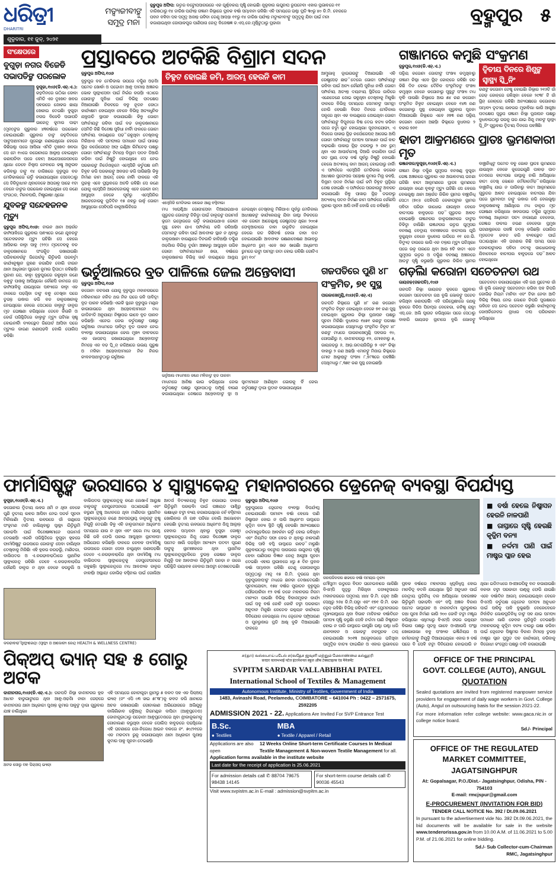ଧରିତ୍ରୀ
DHARITRI
ଶୁକ୍ରବାର, ୧୧ ଜୁନ୍, ୨୦୨୧
ମତ୍ସ୍ୟଜୀବୀଙ୍କୁ ସମୁଦ୍ର ମନା
ବ୍ରହ୍ମପୁର ଅଫିସ: ଉତ୍ତର ବଙ୍ଗୋପସାଗରରେ ଏକ ଘୂର୍ଣ୍ଣବଳୟ ସୃଷ୍ଟି ହୋଇଛି। ଶୁକ୍ରବାର ଲଘୁଚାପ ରୂପନେବ। ଏହାର ପ୍ରଭାବରେ ୧୧ ତାରିଖଠାରୁ ୧୪ ତାରିଖ ପର୍ଯ୍ୟନ୍ତ ଗଞ୍ଜାମ ଜିଲ୍ଲାରେ ପ୍ରବଳ ବର୍ଷା ସମ୍ଭାବନା ରହିଛି। ଏହି ସମୟରେ ଘଣ୍ଟା ପ୍ରତି ୩୦ରୁ ୪୦ କି.ମି. ବେଗରେ ପବନ ବହିବା ସହ ସମୁଦ୍ର ଅଶାନ୍ତ ରହିବ। ତେଣୁ ଆସନ୍ତା ୧୧ରୁ ୧୪ ତାରିଖ ପର୍ଯ୍ୟନ୍ତ ମତ୍ସ୍ୟଜୀବୀଙ୍କୁ ସମୁଦ୍ରକୁ ଯିବା ପାଇଁ ମନା କରାଯାଇଥିବା ଗୋପାଳପୁର ପାଣିପାଗ କେନ୍ଦ୍ର ବିଶେଷଜ୍ଞ ଡ.ଏସ୍.କେ.ମୁର୍ଣ୍ଣିଙ୍କଠାରୁ ପ୍ରକାଶ।
ବ୍ରହ୍ମପୁର ୫
ସଂକ୍ଷେପରେ
ବୁଗୁଡ଼ା ନଗର ବିଜେଡି ସଭାପତିଙ୍କ ପରଲୋକ
ବୁଗୁଡ଼ା,୧୦।୬(ଡି.ଏନ୍.ଏ.): ଜନ୍ମଦିନରେ ଉଠିଲା କୋହ। ଏମିତି ଏକ ଦୁଃଖଦ ଖବର ସହରରେ ଶୋକର ଛାୟା ଖେଳାଇ ଦେଇଛି। ବୁଗୁଡ଼ା ନଗର ବିଜେଡି ସଭାପତି ରାଜେନ୍ଦ୍ର କୁମାର ପାଢ଼ୀ (ମୁନା)ଙ୍କର ଗୁରୁବାର ୪୩ବର୍ଷରେ ପରଲୋକ ହୋଇଯାଇଛି। ଗୁରୁବାର ତାଙ୍କ ଜନ୍ମଦିନରେ ସାଙ୍ଗସାଥୀମାନେ ଶୁଭେଚ୍ଛା ଜଣାଉଥିଲେ। ହେଲେ କିଛିଘଣ୍ଟା ପରେ ଆସିଲା ଏମିତି ଦୁଃଖଦ ଖବର। ସେ ମେ ୧୦ରେ କରୋନାରେ ଆକ୍ରାନ୍ତ ହୋଇଥିବା ଜଣାପଡିବା ପରେ ହୋମ୍ ଆଇସୋଲେସନରେ ଥିଲେ। ତେବେ ନିଶ୍ୱାସ ନେବାରେ କଷ୍ଟ ଅନୁଭବ କରିବାରୁ ତାଙ୍କୁ ୧୪ ତାରିଖରେ ବ୍ରହ୍ମପୁର ବଡ ମେଡିକାଲରେ ଭର୍ତ୍ତି କରାଯାଇଥିଲା। ସେବେଠାରୁ ସେ ଚିକିତ୍ସାଧୀନ ଥିବାବେଳେ ଅପରାହ୍ନ ସାଢେ ୧ଟା ବେଳେ ତାଙ୍କର ପରଲୋକ ହୋଇଥିଲା। ସେ ଜଣେ ସଂଗଠକ, ମିଳନସାରି, ମିଷ୍ଟଭାଷୀ ଥିଲେ।
ଯୁବକଙ୍କ ସନ୍ଦେହଜନକ ମୃତ୍ୟୁ
ବ୍ରହ୍ମପୁର ଅଫିସ,୧୦।୬: ଟାଉନ ଥାନା ଅନ୍ତର୍ଗତ କାମ୍ପସାହିରେ ଗୁରୁବାର ସନ୍ଧ୍ୟାରେ ଜଣେ ଯୁବକଙ୍କ ସନ୍ଦେହଜନକ ମୃତ୍ୟୁ ଘଟିଛି। ସେ ହେଲେ ଆସିକାର କାହ୍ନା ସାହୁ (୨୨)। ମୃତଦେହକୁ ବଡ ଡାକ୍ତରଖାନାରେ ସଂରକ୍ଷିତ ରଖାଯାଇଛି। ପରିବାରବର୍ଗଙ୍କ ରିପୋର୍ଟକୁ ଭିତ୍ତିକରି ପରବର୍ତ୍ତୀ କାର୍ଯ୍ୟାନୁଷ୍ଠାନ ଗ୍ରହଣ କରାଯିବ ବୋଲି ଟାଉନ ଥାନା ଅଧିକାରୀ ସୁରେଶ କୁମାର ତ୍ରିପାଠୀ କହିଛନ୍ତି। ପ୍ରକାଶ ଯେ, କାହ୍ନା ବ୍ରହ୍ମପୁରରେ ରହୁଥିବା ଜଣେ ବନ୍ଧୁଙ୍କ ପାଖକୁ ଆସିଥିଲେ। କୌଣସି କାମରେ ସେ କାମ୍ପସାହିକୁ ଯାଇଥିଲେ। ସନ୍ଧ୍ୟାରେ କାହ୍ନା ଏକ ନାଳରେ ପଡ଼ିଥିବା ତାଙ୍କ ବନ୍ଧୁ ଦେଖିବା ପରେ ତୁରନ୍ତ ଉଦ୍ଧାର କରି ବଡ ଡାକ୍ତରଖାନାକୁ ନେଇଥିଲେ। ହେଲେ ସେଠାରେ କାହ୍ନାଙ୍କୁ ଡାକ୍ତର ମୃତ ଘୋଷଣା କରିଥିଲେ। ତେବେ କିଭଳି ଓ କେଉଁ ପରିସ୍ଥିତିରେ କାହ୍ନାଙ୍କ ମୃତ୍ୟୁ ଘଟିଲା ସ୍ପଷ୍ଟ ହୋଇନାହିଁ। ବ୍ୟବଚ୍ଛେଦ ରିପୋର୍ଟ ଆସିବା ପରେ ମୃତ୍ୟୁର କାରଣ ଜଣାପଡ଼ିବ ବୋଲି ପୋଲିସ କହିଛି।
ପ୍ରସ୍ତାବରେ ଅଟକିଛି ବିଶ୍ରାମ ସଦନ
ବ୍ରହ୍ମପୁର ଅଫିସ,୧୦।୬
ବ୍ରହ୍ମପୁର ବଡ ମେଡିକାଲ ଉପରେ ଦକ୍ଷିଣ ଓଡ଼ିଶା ସମେତ ଖୋର୍ଦ୍ଧା ଓ ପଡ଼ୋଶୀ ଆନ୍ଧ୍ର ସୀମାନ୍ତ ଅଞ୍ଚଳର ଲୋକ ସ୍ୱାସ୍ଥ୍ୟସେବା ପାଇଁ ନିର୍ଭର କରନ୍ତି। ଏଠାରେ ରୋଗୀଙ୍କ ସୁବିଧା ପାଇଁ ବିଭିନ୍ନ ପଦକ୍ଷେପ ନିଆଯାଉଛି। ନିକଟରେ ବହୁ ନୂତନ କୋଠା କାର୍ଯ୍ୟକ୍ଷମ ହୋଇଥିବା ବେଳେ ବିଭିନ୍ନ ଅତ୍ୟାଧୁନିକ ଯନ୍ତ୍ରପାତି ସ୍ଥାପନ କରାଯାଇଛି। କିନ୍ତୁ ରୋଗୀ ସମ୍ପର୍କୀୟଙ୍କ ରହିବା ପାଇଁ ବଡ଼ ଡାକ୍ତରଖାନାରେ ସେମିତି କିଛି ବିଶେଷ ସୁବିଧା ନାହିଁ। ଫଳରେ ରୋଗୀ ସମ୍ପର୍କୀୟ ବାରଣ୍ଡାରେ ପଡ଼ି ରହୁଥିବା ଦେଖିବାକୁ ମିଳିଥାଏ। ଏହି ସମସ୍ୟାର ସମାଧାନ ପାଇଁ ପାୱାର୍ ଗ୍ରିଡ୍ କର୍ପୋରେସନ୍ ଅଫ୍ ଇଣ୍ଡିଆ ଲିମିଟେଡ୍ ପକ୍ଷରୁ ରୋଗୀ ସମ୍ପର୍କୀୟଙ୍କ ନିମନ୍ତେ ବିଶ୍ରାମ ସଦନ ତିଆରି କରିବା ପାଇଁ ନିଷ୍ପତ୍ତି ହୋଇଥିଲା। ସେ ନେଇ ସରକାରଙ୍କ ନିର୍ଦ୍ଦେଶକ୍ରମେ ଏମ୍କେସିଜି କର୍ତ୍ତୃପକ୍ଷ ଜମି ଚିହ୍ନଟ କରି ସରକାରଙ୍କୁ ଅବଗତ କରି ସାରିଛନ୍ତି। କିନ୍ତୁ ନିର୍ମାଣ କାମ ଆରମ୍ଭ ହେଉ ନାହିଁ। ଫଳରେ ଏହି ପ୍ରକଳ୍ପ ଏବେ ପ୍ରସ୍ତାବରେ ଅଟକି ରହିଛି। ସେ ଜଣେ ଯୋଗୁ ଏମ୍କେସିଜି ଆଉଟଡୋରକୁ ଏବେ ରୋଗୀ କମ୍ ଆସୁଥିବା ବେଳେ ପୂର୍ବରୁ ଏମ୍କେସିଜିର ଆଉଟଡୋରକୁ ପ୍ରତିଦିନ ୧୫ ଶହରୁ ଊର୍ଦ୍ଧ୍ୱ ରୋଗୀ ଆସୁଥିଲେ। ସେହିପରି କାଜୁଆଲିଟିରେ
ଚିହ୍ନଟ ହୋଇଛି ଜମି, ଆରମ୍ଭ ହେଉନି କାମ
ଏମ୍କେସିଜି ମେଡିକାଲ କଲେଜ ଆଣ୍ଡ ହସ୍ପିଟାଲ।
ମଧ୍ୟ ୨୪ଘଣ୍ଟିଆ ରୋଗୀସେବା ଦିଆଯାଇଥାଏ। ଗୁରୁତର ରୋଗୀଙ୍କ ଚିକିତ୍ସା ପାଇଁ ଡାକ୍ତରଙ୍କ ପରାମର୍ଶ କ୍ରମେ ଇନ୍ଡୋରରେ ଭର୍ତ୍ତି କରାଯାଇଥାଏ। ରୋଗୀ ସୁସ୍ଥ ହେବା ଯାଏ ସମ୍ପର୍କୀୟ ଜଗି ରହିଥାନ୍ତି। ସେମାନଙ୍କ ରହିବା ପାଇଁ ଆବଶ୍ୟକ ସ୍ଥାନ ନ ଥିବାରୁ ଡାକ୍ତରଖାନା ବାରଣ୍ଡାରେ ଦିନରାତି କାଟିଥାନ୍ତି। ଦକ୍ଷିଣ ଓଡ଼ିଶାର ବିଭିନ୍ନ ଦୁର୍ଗମ ଅଞ୍ଚଳରୁ ଆସୁଥିବା ଗରିବ ରୋଗୀ ସମ୍ପର୍କୀୟମାନେ ଖରା, ବର୍ଷାରେ ଡାକ୍ତରଖାନାର ବିଭିନ୍ନ ୱାର୍ଡ ବାରଣ୍ଡାରେ ଆଶ୍ରୟ ନେଉଥିବା ଦେଖିବାକୁ ମିଳିଥାଏ। ପୂର୍ବରୁ ମେଡିକାଲ ଅଧୀକ୍ଷକଙ୍କ କାର୍ଯ୍ୟାଳୟକୁ ଯିବା ରାସ୍ତା ନିକଟରେ ଏକ ରୋଗୀ ଆଟେଣ୍ଡାଣ୍ଟ ରେଷ୍ଟସେଡ୍ ଥିଲା। ୨୦୦୫ ଫେବୃଆରୀରେ ତାହା ଉଦ୍ଘାଟିତ ହୋଇଥିଲା। ହେଲେ ଗତ କିଛିବର୍ଷ ହେଲା ତାହା ବନ୍ଦ ହୋଇଯାଇଛି। ଆବଶ୍ୟକ ରକ୍ଷଣାବେକ୍ଷଣ ଅଭାବରୁ ଅଧିକାଂଶ ରୁମ୍ ଏବେ ଖଡ ଖାଉଛି। ଅଧିକାଂଶ ରୁମରେ ଭଙ୍ଗା ସାମଗ୍ରୀ ଗଦା ହୋଇ ରହିଛି। ଗୋଟିଏ ରୁମ୍ ୧୦୮
ଆମ୍ବୁଲାନ୍ସ ଡ୍ରାଇଭରଙ୍କୁ ଦିଆଯାଇଛି। ଏହି ରେଷ୍ଟସେଡ୍ ଛାଡ଼ି ଦେଲେ ରୋଗୀ ସମ୍ପର୍କୀୟଙ୍କ ରହିବା ପାଇଁ ଅନ୍ୟ କୌଣସି ସୁବିଧା ନାହିଁ। ରୋଗୀ ସମ୍ପର୍କୀୟ ଅତ୍ୟନ୍ତ ଦୟନୀୟ ସ୍ଥିତିରେ ରାତିରେ ଏଣେତେଣେ ଶୋଇ ରହୁଥିବା ଦେଖିବାକୁ ମିଳୁଛି। ଫଳରେ ବିଭିନ୍ନ ସମୟରେ ସେମାନଙ୍କ ସାମଗ୍ରୀ ଚୋରି ହେଉଛି। ବିଗତ ଦିନରେ ମେଡିକାଲ ସକ୍ସରେ ଥିବା ଏକ ବାରଣ୍ଡାରେ ଶୋଇଥିବା ରୋଗୀ ସମ୍ପର୍କୀୟଙ୍କୁ ବିସ୍କୁଟରେ ବିଷ ଦେଇ ହତ୍ୟା କରିବା ପରେ ଟଙ୍କା ଲୁଟ ହୋଇଥିଲା। ସୂଚନାଯୋଗ୍ୟ, ଏ ବିଗରେ ପାୱାର୍ ଗ୍ରିଡ୍ କର୍ପୋରେସନ୍ ଆଗେଇ ଆସି ରୋଗୀ ସମ୍ପର୍କୀୟଙ୍କ ସମସ୍ୟା ସମାଧାନ ପାଇଁ ହାତ ବଢ଼ାଇଛି। ପାୱାର୍ ଗ୍ରିଡ୍ ତରଫରୁ ୨ ଶହ ରୁମ୍ ଥିବା ଏକ ଆପାର୍ଟମେଣ୍ଟ ତିଆରି କରାଯିବା ପାଇଁ ଗତ ପ୍ରାୟ ଦେଢ଼ ବର୍ଷ ପୂର୍ବରୁ ନିଷ୍ପତ୍ତି ହୋଇଛି। ହେଲେ ଅଦ୍ୟାବଧି କାମ ଆରମ୍ଭ ହୋଇପାରୁ ନାହିଁ। ଏ ସମ୍ପର୍କରେ ଏମ୍କେସିଜି ମେଡିକାଲ କଲେଜ ଅଧୀକ୍ଷକ ପ୍ରଫେସର ସନ୍ତୋଷ କୁମାର ମିଶ୍ର କହନ୍ତି, ବିଶ୍ରାମ ସଦନ ନିର୍ମାଣ ପାଇଁ ଜମି ଚିହ୍ନଟ ପ୍ରକ୍ରିୟା ଶେଷ ହୋଇଛି। ଏ ସମ୍ପର୍କରେ ସରକାରଙ୍କୁ ଅବଗତ କରାଯାଇଛି। କିନ୍ତୁ ପାୱାର୍ ଗ୍ରିଡ୍ ତରଫରୁ ଅଦ୍ୟାବଧି ସଦନ ନିର୍ମାଣ କାମ ସମ୍ପର୍କରେ କୌଣସି ପ୍ରକାର ସୂଚନା ଆସି ନାହିଁ ବୋଲି ସେ କହିଛନ୍ତି।
ଭର୍ଚୁଆଲରେ ବ୍ରତ ପାଳିଲେ ଜେଲ ଅନ୍ତେବାସୀ
ବ୍ରହ୍ମପୁର ଅଫିସ,୧୦।୬
କରୋନା କଟକଣା ଯୋଗୁ ବ୍ରହ୍ମପୁର ମହାନଗରରେ ମହିଳାମାନେ ଚଳିତ ଥର ନିଜ ଘରେ ରହି ସାବିତ୍ରୀ ବ୍ରତ ପାଳନ କରିଛନ୍ତି। ଏଭଳି ସ୍ଥଳେ ବ୍ରହ୍ମପୁର ମଣ୍ଡଳ କାରାଗାରରେ ଥିବା ଅନ୍ତେବାସୀମାନେ ମଧ୍ୟ ରୀତିନୀତି ଅନୁଯାୟୀ ନିଷ୍ଠାପର ଭାବେ ବ୍ରତ ପାଳନ କରିଛନ୍ତି। ଏନେଇ ଜେଲ କର୍ତ୍ତୃପକ୍ଷଙ୍କ ପକ୍ଷରୁ ଭର୍ଚୁଆଲ ମାଧ୍ୟମରେ ସାବିତ୍ରୀ ବ୍ରତ ପାଳନ ନେଇ ବ୍ୟବସ୍ଥା କରାଯାଇଥିଲା। ଜେଲ ମୁଖ୍ୟ ଫାଟକରେ ଏକ ଲାପଟପ୍ ରଖାଯାଇଥିଲା। ଅନ୍ତେବାସୀଙ୍କ ନିମନ୍ତେ ଏକ ବଡ଼ ସ୍କ୍ରିନ୍ ଜରିଆରେ ଉଭୟ ପୁରୁଷ ଓ ମହିଳା ଅନ୍ତେବାସୀମାନେ ନିଜ ନିଜର ଜୀବନସାଥୀଙ୍କଠାରୁ ଭର୍ଚୁଆଲ
ଭର୍ଚୁଆଲ ମାଧ୍ୟମରେ ଜଣେ ମହିଳାଙ୍କ ବ୍ରତ ପାଳନ।
ମାଧ୍ୟମରେ ଆଶିଷ ଲାଭ କରିଥିଲେ। ଜେଲ କର୍ତ୍ତୃପକ୍ଷଙ୍କ ପକ୍ଷରୁ ପୂଜାପାଠକୁ ସମ୍ପୂର୍ଣ୍ଣ ବାରଣ କରାଯାଇଥିଲା। ଶେଷରେ ଅନ୍ତେବାସୀଙ୍କ ସ୍ତ୍ରୀ ଓ ସ୍ୱାମୀମାନେ ଆଣିଥିବା ଭୋଗକୁ ହିଁ ଜେଲ କର୍ତ୍ତୃପକ୍ଷଙ୍କ ଦ୍ୱାରା ପ୍ରଦାନ କରାଯାଇଥିଲା।
ଗଜପତିରେ ପୁଣି ୪୮ ସଂକ୍ରମିତ, ୭୧ ସୁସ୍ଥ
ପାରଳାଖେମୁଣ୍ଡି,୧୦।୬(ଡି.ଏନ୍.ଏ)
ଗଜପତି ଜିଲ୍ଲାରେ ପୁଣି ୪୮ ଜଣ କରୋନା ସଂକ୍ରମିତ ଚିହ୍ନଟ ହୋଇଥିବା ବେଳେ ୭୧ ଜଣ ସୁସ୍ଥ ହୋଇଥିବା ଗୁରୁବାର ଜିଲ୍ଲା ପ୍ରଶାସନ ପକ୍ଷରୁ ସୂଚନା ମିଳିଛି। ବୁଧବାର ୧୪୫୧ ଜଣଙ୍କ ପରୀକ୍ଷା କରାଯାଇଥିଲା। ସେଥିମଧ୍ୟରୁ ସଂକ୍ରମିତ ଚିହ୍ନଟ ୪୮ ଜଣଙ୍କ ମଧ୍ୟରେ ପାରଳାଖେମୁଣ୍ଡି ସହରର ୧୦, ଗୋସାଣିରୁ ୬, କାଶୀନଗରରୁ ୧୨, ମୋହନାରୁ ୫, ରାୟଗଡ଼ରୁ ୬, ଆର୍.ଉଦୟଗିରିରୁ ୭ ଏବଂ ଜିଲ୍ଲା ବାହାରୁ ୨ ଜଣ ଅଛନ୍ତି। ଏମାନଙ୍କୁ ମିଶାଇ ଜିଲ୍ଲାରେ ମୋଟ ଆକ୍ରାନ୍ତଙ୍କ ସଂଖ୍ୟା ୮,୭୮୩ରେ ପହଞ୍ଚିଛି। ସେଥିମଧ୍ୟରୁ ୮,୩୫୯ ଜଣ ସୁସ୍ଥ ହୋଇଛନ୍ତି।
ଗଞ୍ଜାମରେ କମୁଛି ସଂକ୍ରମଣ
ବ୍ରହ୍ମପୁର,୧୦।୬(ଡି.ଏନ୍.ଏ.)
ସକ୍ରିୟ କରୋନା ରୋଗୀଙ୍କ ସଂଖ୍ୟା କମୁଥିବାରୁ ଗଞ୍ଜାମ ଜିଲ୍ଲା ଏବେ ଗ୍ରିନ୍ ଜୋନ୍‌ରେ ରହିଛି। ଗତ କିଛି ଦିନ ହେଲା ଦୈନିକ ସଂକ୍ରମିତଙ୍କ ସଂଖ୍ୟା କମୁଥିବା ବେଳେ କରୋନାରୁ ସୁସ୍ଥଙ୍କ ସଂଖ୍ୟା ମଧ୍ୟ ବୃଦ୍ଧି ପାଉଛି। ଜିଲ୍ଲାରେ ଆଉ ୫୪ ଜଣ କରୋନା ସଂକ୍ରମିତ ଚିହ୍ନଟ ହୋଇଥିବା ବେଳେ ୧୪୩ ଜଣ କରୋନାରୁ ସୁସ୍ଥ ହୋଇଥିବା ଗୁରୁବାର ସୂଚନା ଦିଆଯାଇଛି। ଜିଲ୍ଲାରେ ଏବେ ୬୭୩ ଜଣ ସକ୍ରିୟ କରୋନା ରୋଗୀ ଅଛନ୍ତି। ଜିଲ୍ଲାରେ ବୁଧବାର ୨ ହଜାର ୭୬୧
ଦ୍ୱିତୀୟ ଦିନରେ ଶିଶୁଙ୍କ ସ୍ୱାସ୍ଥ୍ୟ ସ୍କ୍ରିନିଂ
ଜଣଙ୍କ କରୋନା ଟେଷ୍ଟ ହୋଇଛି। ଜିଲ୍ଲାର ୨୧୬ଟି ଗାଁ ରେଡ୍ ଜୋନ୍‌ରେ ରହିଥିବା ବେଳେ ୨୯୩୮ ଟି ଗାଁ ଗ୍ରିନ୍ ଜୋନ୍‌ରେ ରହିଛି। ଅନ୍ୟପକ୍ଷରେ କରୋନାର ସମ୍ଭାବ୍ୟ ତୃତୀୟ ଲହରର ମୁକାବିଲା ଲାଗି ଆଗୁଆ ପଦକ୍ଷେପ ସ୍ୱରୂପ ଗଞ୍ଜାମ ଜିଲ୍ଲା ପ୍ରଶାସନ ପକ୍ଷରୁ ବୁଧବାରଠାରୁ ଘରକୁ ଘର ଯାଇ ଶିଶୁ ମାନଙ୍କ ସ୍ୱାସ୍ଥ୍ୟ ସ୍କ୍ରିନିଂ ଗୁରୁବାର ଦ୍ୱିତୀୟ ଦିନରେ ପହଞ୍ଚିଛି।
ହାତୀ ଆକ୍ରମଣରେ ପ୍ରାତଃ ଭ୍ରମଣକାରୀ ମୃତ
ଭଞ୍ଜନଗର/ବୁଗୁଡ଼ା,୧୦।୬(ଡି.ଏନ୍.ଏ.)
ଗଞ୍ଜାମ ଜିଲ୍ଲା ଦକ୍ଷିଣ ଘୁମୁସର ବନଖଣ୍ଡ ବୁଗୁଡ଼ା ରେଞ୍ଜ ଅଞ୍ଚଳରେ ଗୁରୁବାର ଏକ ଅଭାବନୀୟ ଘଟଣା ଘଟିଛି। ହାତୀ ଆକ୍ରମଣରେ ପ୍ରାତଃ ଭ୍ରମଣରେ ଯାଉଥିବା ଜଣେ ବୃଦ୍ଧଙ୍କ ମୃତ୍ୟୁ ଘଟିଛି। ସେ ହେଲେ ବେଲଗୁଣ୍ଠା ଥାନା ଅନ୍ତର୍ଗତ ଜିଲିବ ଗ୍ରାମର ବାଞ୍ଛାନିଧି ସେଠୀ (୭୦)। ସେହିପରି କେଳାପଙ୍କାଳ ଗ୍ରାମର ସବିତା ପରିଡ଼ା ଗାଧୋଇ ଯାଉଥିବା ବେଳେ ହାତୀପଲ ହାବୁଡ଼ରେ ପଡ଼ି ଗୁରୁତର ଆହତ ହୋଇଛନ୍ତି। ଭଞ୍ଜନଗର ଡାକ୍ତରଖାନାରେ ତାଙ୍କର ଚିକିତ୍ସା ଚାଲିଛି। ଭଞ୍ଜନଗର ଉତ୍ତର ଘୁମୁସର ବନଖଣ୍ଡ ବେଦ୍ରାୟ ବନାଞ୍ଚଳରେ ହାତୀପଲ ଘୂରି ବୁଲୁଥିବା ବେଳେ ବୁଧବାର ରାତିରେ ୧୧ କେ.ଭି. ବିଦ୍ୟୁତ୍ ତାରରେ ଲାଗି ଏକ ଦନ୍ତାର ମୃତ୍ୟୁ ଘଟିଥିଲା। ପରେ ଉକ୍ତ ପଲରେ ଥିବା ଆଉ ୭ଟି ହାତୀ ଏବେ ଘୁମୁସର ଉତ୍ତର ଓ ଦକ୍ଷିଣ ବନଖଣ୍ଡ ଅଞ୍ଚଳରେ ଆତଙ୍କ ସୃଷ୍ଟି କରୁଛନ୍ତି। ଗୁରୁବାର ଜିଲିବ ଗ୍ରାମର ବାଞ୍ଛାନିଧିଙ୍କ ସମେତ ବହୁ ଲୋକ ପ୍ରାତଃ ଭ୍ରମଣରେ ଯାଉଥିବା ବେଳେ କୁରେଇଗୁଣି ପାହାଡ଼ ପାଦ ଦେଶରେ ହାତୀପଲ ରାସ୍ତାକୁ ଚାଲି ଆସିଥିଲେ। ହାତୀ ଦେଖି ଲୋକେ ଦୌଡାଦୌଡ଼ି କରିଥିଲେ। ବାଞ୍ଛାନିଧି ଯାଇ ନ ପାରିବାରୁ ହାତୀ ଆକ୍ରମଣରେ ଗୁରୁତର ଆହତ ହୋଇଥିଲେ। ହାତୀପଲ ଯିବା ପରେ ଗ୍ରାମବାସୀ ତାଙ୍କୁ ଉଦ୍ଧାର କରି ବେଲଗୁଣ୍ଠା ଡାକ୍ତରଖାନାକୁ ଆଣିଥିଲେ ମଧ୍ୟ ଡାକ୍ତର ମୃତ ଘୋଷଣା କରିଥିଲେ। ଖବରପାଇ ଦକ୍ଷିଣ ଘୁମୁସର ବନଖଣ୍ଡ ଅଧିକାରୀ ସତ୍ୟ ନାରାୟଣ ବେହେରା, ରେଞ୍ଜର ଫକୀର ଚରଣ ବେହେରା ପ୍ରମୁଖ ଘଟଣାସ୍ଥଳରେ ପହଞ୍ଚି ତଦନ୍ତ କରିଛନ୍ତି। ପୋଲିସ ମୃତଦେହ ଜବତ କରି ବ୍ୟବଚ୍ଛେଦ ପାଇଁ ପଠାଇଥିଲା। ଏହି ଘଟଣାର କିଛି ସମୟ ପରେ କେଳାପଙ୍କାଳର ସବିତା ନଦୀକୁ ଗାଧୋଇବାକୁ ଯିବାବେଳେ ହାତୀପଲ ହାବୁଡ଼ରେ ପଡ଼ି ଆହତ ହୋଇଥିଲେ।
ଗଡ଼ିଲା କରୋନା ସଚେତନତା ରଥ
ରାୟଗଡ଼(ଗଜପତି),୧୦।୬
ଗଜପତି ଜିଲ୍ଲା ରାୟଗଡ଼ ବ୍ଲକରେ ଗୁରୁବାର କରୋନା ସଚେତନତା ରଥ ବୁଲି ଲୋକଙ୍କୁ ସଚେତ କରିଥିବା ଜଣାପଡ଼ିଛି। ଏହି ପରିପ୍ରେକ୍ଷୀରେ ରଥକୁ ବ୍ଲକରେ ବିଡିଓ ପିତାମ୍ବର ବେହେରା, କନିଷ୍ଠ ଯନ୍ତ୍ରୀ ଏସ୍.ଜେ. ଅଲି ସ୍ୱାଗତ କରିଥିଲେ। ପରେ ସେଠାରୁ ବାହାରି ରାୟଗଡ଼ ଗ୍ରାମରେ ବୁଲି ଲୋକଙ୍କୁ ସଚେତନତା କରାଯାଇଥିଲା। ଏହି ରଥ ପ୍ରତ୍ୟେକ ଗାଁ ଗାଁ ବୁଲି ଲୋକଙ୍କୁ ସଚେତନତା କରିବା ସହ କିପରି କୋଭିଡ୍ ନିୟମ ମାନିବା ଏବଂ ଟିକା ନେବା ଆଦି ବିଭିନ୍ନ ବିଷୟ ନେଇ ଲୋକେ କିପରି ସୁରକ୍ଷାରେ ରହିବେ ସେ ନେଇ ସଚେତନ କରୁଛି। କାର୍ଯ୍ୟକ୍ରମକୁ କୋଓର୍ଡିନେଟର ଶ୍ରୀଧର ଦାସ ପରିଚାଳନା କରିଥିଲେ।
ଫାର୍ମାସିଷ୍ଟଙ୍କ ଭରସାରେ ୪ ସ୍ୱାସ୍ଥ୍ୟକେନ୍ଦ୍ର
ବୁଗୁଡ଼ା,୧୦।୬(ଡି.ଏନ୍.ଏ.)
କରୋନାର ଦ୍ୱିତୀୟ ଲହର ଥମି ନ ଥିବା ବେଳେ ପୁଣି ତୃତୀୟ ଲହର ଆସିବା ନେଇ ସତର୍କ ସୂଚନା ମିଳିଲାଣି। ଦ୍ୱିତୀୟ ଲହରରେ ଗାଁ ଗଣ୍ଡାରେ ସଂକ୍ରମଣ ମାଡି ଚାଲିଥିବାରୁ ସ୍ୱାସ୍ଥ୍ୟ ଭିତ୍ତିଭୂମି ସଜାଡ଼ିବା ପାଇଁ ବିଶେଷଜ୍ଞମାନେ ପରାମର୍ଶ ଦେଉଛନ୍ତି। ଏଭଳି ପରିସ୍ଥିତିରେ ବୁଗୁଡ଼ା ବ୍ଲକରେ ଫାର୍ମାସିଷ୍ଟଙ୍କ ଭରସାରେ ରୋଗୀଙ୍କ ସେବା ଚାଲିଥିବା ଦେଖିବାକୁ ମିଳିଛି। ଏହି ବ୍ଲକର କରଡ଼ୁଲି, ମାଣିତରା, ବାଲିପଦର ଓ ଏ.କରଡ଼ାବାଡ଼ିଠାରେ ପ୍ରାଥମିକ ସ୍ୱାସ୍ଥ୍ୟକେନ୍ଦ୍ର ରହିଛି। ତେବେ ଏ.କରଡ଼ାବାଡ଼ିରେ କୌଣସି ଡାକ୍ତର ନ ଥିବା ବେଳେ କରଡୁଲି ଓ ବାଲିପଦର ସ୍ୱାସ୍ଥ୍ୟକେନ୍ଦ୍ରକୁ ଜଣେ ଲେଖାଏଁ ଆୟୁଷ ଡାକ୍ତରଙ୍କୁ ଡେପୁଟେସନରେ ପଠାଯାଇଛି ଏବଂ କରୁଣା ଟ୍ରଷ୍ଟ ଅଧୀନରେ ଥିବା ମାଣିତରା ପ୍ରାଥମିକ ସ୍ୱାସ୍ଥ୍ୟକେନ୍ଦ୍ରରେ ଜଣେ ଅବସରପ୍ରାପ୍ତ ଡାକ୍ତରଙ୍କୁ ଟ୍ରଷ୍ଟ ନିଯୁକ୍ତି ଦେଇଛି। କିନ୍ତୁ ଏହି ଡାକ୍ତରମାନେ ଅଧିକାଂଶ ସମୟରେ ଯାଉ ନ ଥିବା ଏବଂ ଗଲେ ମଧ୍ୟ ଘଣ୍ଟେ କିଛି ରହି ଫେରି ପଳାଇ ଆସୁଥିବା ଗ୍ରାମବାସୀ ଅଭିଯୋଗ କରିଛନ୍ତି। ଫଳରେ କେବଳ ଫାର୍ମାସିଷ୍ଟ ଭରସାରେ ରୋଗୀ ସେବା ଚାଲୁଥିବା ଜଣାପଡ଼ିଛି। ତେବେ ଏ.କରଡ଼ାବାଡ଼ିରେ ଥିବା ଫାର୍ମାସିଷ୍ଟ ମଧ୍ୟ ବାଲିପଦର ସ୍ୱାସ୍ଥ୍ୟକେନ୍ଦ୍ରକୁ ଡେପୁଟେସନରେ ରହୁଛନ୍ତି। ସ୍ୱାସ୍ଥ୍ୟକେନ୍ଦ୍ରରେ ମଧ୍ୟ ଆବଶ୍ୟକ ଡାକ୍ତର ନାହାନ୍ତି। ଅସ୍ଥାୟୀ କୋଭିଡ୍ ହସ୍ପିଟାଲ ପାଇଁ ଗୋଲିଆ ଆଦର୍ଶ ବିଦ୍ୟାଳୟକୁ ଚିହ୍ନଟ କରାଯାଇ ତାହାର ଭିତ୍ତିଭୂମି ସଜାଡ଼ିବା ପାଇଁ ପଞ୍ଚାୟତ ପାଣ୍ଠିରୁ ଲକ୍ଷାଧିକ ଟଙ୍କା ବ୍ୟୟ କରାଯାଇଥିଲେ ହେଁ ହସ୍ପିଟାଲ ଖୋଲିବାର ନାଁ ଗନ୍ଧ ପଡିଲା ବୋଲି ଆଲୋଚନା ହେଉଛି। ତୃତୀୟ ଲହରରେ ଅଧିକାଂଶ ଶିଶୁ ଆକ୍ରାନ୍ତ ହେବାର ସମ୍ଭାବନା ଥିବାରୁ ବୁଗୁଡ଼ା ଗୋଷ୍ଠୀ ସ୍ୱାସ୍ଥ୍ୟକେନ୍ଦ୍ରରେ ଶିଶୁ ରୋଗ ବିଶେଷଜ୍ଞ ଡାକ୍ତର ସମେତ ଖାଲି ପଡ଼ିଥିବା ଅନ୍ୟାନ୍ୟ ପଦବୀ ପୂରଣ ସାଙ୍ଗକୁ ଗ୍ରାମାଞ୍ଚଳରେ ଥିବା ପ୍ରାଥମିକ ସ୍ୱାସ୍ଥ୍ୟକେନ୍ଦ୍ରଗୁଡ଼ିକରେ ତୁରନ୍ତ ଭେଷଜ ଡାକ୍ତର ନିଯୁକ୍ତି ସହ ଆବଶ୍ୟକ ଭିତ୍ତିଭୂମି ସଜଡ଼ା ନ ଗଲେ ପରିସ୍ଥିତି ଭୟାବହ ହେବାର ଆଶଙ୍କା ଦେଖାଦେଇଛି।
କରଡ଼ାବାଡ଼ି ସ୍ୱାସ୍ଥ୍ୟକେନ୍ଦ୍ର। (ସ୍ୱାସ୍ଥ୍ୟ ଓ ଆରୋଗ୍ୟ କେନ୍ଦ୍ର HEALTH & WELLNESS CENTRE)
ମହାନଗରରେ ଡ୍ରେନେଜ୍ ବ୍ୟବସ୍ଥା ବିପର୍ଯ୍ୟସ୍ତ
ବ୍ରହ୍ମପୁର ଅଫିସ,୧୦।୬
ବ୍ରହ୍ମପୁରରେ ଡ୍ରେନେଜ୍ ବ୍ୟବସ୍ଥା ବିପର୍ଯ୍ୟସ୍ତ ହୋଇଯାଇଛି। ସାମାନ୍ୟ ବର୍ଷା ହେଲେ ପାଣି ନିଷ୍କାସନ ହୋଇ ନ ପାରି ଅଧିକାଂଶ ରାସ୍ତାରେ କୃତ୍ରିମ ବନ୍ୟା ସ୍ଥିତି ସୃଷ୍ଟି ହେଉଛି। ଅନ୍ୟପକ୍ଷରେ ନର୍ଦ୍ଦମାଗୁଡ଼ିକରେ ଆବର୍ଜନା ଭର୍ତ୍ତି ହୋଇ ରହିଥିବା ଏବଂ ନିୟମିତ ସଫା ହେଉ ନ ଥିବାରୁ ନାଳପାଣି ବିଭିନ୍ନ ସାହି ବସ୍ତି ରାସ୍ତାରେ ଲହଡ଼ି ମାରୁଛି। ଶୁକ୍ରବାରଠାରୁ ବଙ୍ଗୋପ ସାଗରରେ ଲଘୁଚାପ ସୃଷ୍ଟି ହେବା ପାଣିପାଗ ବିଜ୍ଞାନ କେନ୍ଦ୍ର ଆଗୁଆ ସୂଚନା ଦେଇଛି। ଏହାର ପ୍ରଭାବରେ ୪ରୁ ୫ ଦିନ ପ୍ରବଳ ବର୍ଷା ସମ୍ଭାବନା ରହିଛି। ତେଣୁ ଗୋପାଳପୁର ସମୁଦ୍ରଠାରୁ ମାତ୍ର ୧୫ କି.ମି. ଦୂରରେ ଥିବା ବ୍ରହ୍ମପୁରବାସୀଙ୍କ ମଧ୍ୟରେ ଛନକା ଦେଖାଦେଇଛି। ସୂଚନାଯୋଗ୍ୟ, ୧୫୪ ବର୍ଷର ପୁରାତନ ବ୍ରହ୍ମପୁର ପୌରପାଳିକା ୧୨ ବର୍ଷ ତଳେ ମହାନଗର ନିଗମ ମାନ୍ୟତା ପାଇଛି। ବିଭିନ୍ନ ବିକାଶମୂଳକ କାର୍ଯ୍ୟ ପାଇଁ ସବୁ ବର୍ଷ କୋଟି କୋଟି ଟଙ୍କା ସରକାରୀ ଅନୁଦାନ ମିଳୁଛି। କେତେକ ଉନ୍ନୟନ କାର୍ଯ୍ୟରେ ବିନିଯୋଗ ହେଉଥିଲେ ମଧ୍ୟ ଡ୍ରେନେଜ ସମ୍ପ୍ରସାରଣ ଓ ପୁନରୁଦ୍ଧାର ପ୍ରତି ଆଖି ବୁଜି ଦିଆଯାଇଛି। ଫଳରେ
ଗଜପତିନଗର ଛକରେ ବର୍ଷା ସମୟର ଦୃଶ୍ୟ।
■ ବର୍ଷା ହେଲେ ନିଷ୍କାସନ ହେଉନି ନାଳପାଣି
■ ରାସ୍ତାରେ ସୃଷ୍ଟି ହେଉଛି କୃତ୍ରିମ ବନ୍ୟା
■ ନର୍ଦ୍ଦମା ପାଣି ପାଇଁ ମାଷ୍ଟର ପ୍ଲାନ ହେଉ
ମୌସୁମୀ ଋତୁରେ ବିପଦ ଘନେଇବାରେ ଲାଗିଛି। ବିଏମ୍‌ସି ସୂତ୍ରରୁ ମିଳିଥିବା ତଥ୍ୟାନୁସାରେ ମହାନଗରରେ ସମୁଦାୟ ୪୪୪ କି.ମି. ଡ୍ରେନ୍ ଅଛି। ସେଥିରୁ ୨୬୪ କି.ମି.ପକ୍କା ଏବଂ ୧୭୧ କି.ମି. କଚ୍ଚା ଡ୍ରେନ୍ ରହିଛି। ବିଭିନ୍ନ ଗଳିକନ୍ଦି ଏବଂ ପ୍ରେମନଗରର ମୁଖ୍ୟରାସ୍ତାରେ ଥିବା ବିରାଟ ମାଟିନାଳ ବର୍ଷାଦିନେ ସମସ୍ୟା ସୃଷ୍ଟି କରୁଛି। ସେହି ନର୍ଦ୍ଦମା ପାଣି ନିଷ୍କାସନ ହୋଇ ନ ପାରି ରାସ୍ତାରେ ଭାସୁଛି। ଘଣ୍ଟା ଘଣ୍ଟା ଧରି ଯାନବାହନ ଓ ଲୋକଙ୍କ ଚଳପ୍ରଚଳ ଠପ୍ ହୋଇଯାଉଛି। ୨୦୧୩ ଅକ୍ଟୋବରରେ ଘଟିଥିବା ସାମୁଦ୍ରିକ ବାତ୍ୟା ଫାଇଲିନ ଓ ଏହାର ପ୍ରଭାବରେ ପ୍ରବଳ ବର୍ଷାରେ ମହାନଗର ଧ୍ୱସ୍ତବିଧ୍ୱସ୍ତ ହୋଇ ମାନଚିତ୍ର ବଦଳି ଯାଇଥିଲା। ସ୍ଥିତି ଅନୁଧ୍ୟାନ ପାଇଁ କେନ୍ଦ୍ରୀୟ ପ୍ରତିନିଧି ଦଳ ଆସିଥିଲେ। ସହରାଞ୍ଚଳ ଭିତ୍ତିଭୂମି ସଜାଡ଼ିବା ଏବଂ ବସ୍ତି ଅଞ୍ଚଳ ବିକାଶ ସମେତ ରାସ୍ତାଘାଟ ଓ ନାଳନର୍ଦ୍ଦମା ପୁନରୁଦ୍ଧାର ତଥା ପୁନଃ ନିର୍ମାଣ ଲାଗି ୨୦୦ କୋଟି ଟଙ୍କା ମଞ୍ଜୁର କରିଥିଲେ। ଏଥିମଧ୍ୟରୁ ବିଏମ୍‌ସି ନଗର ଉନ୍ନୟନ ବିଭାଗ ପକ୍ଷରୁ ସ୍ୱତନ୍ତ୍ର ଭାବେ ଓଏଆରପି ସଂସ୍ଥା ଖୋଲାଗଲା। ବହୁ ସଂଖ୍ୟକ ଇଞ୍ଜିନିୟର ଓ କର୍ମଚାରୀଙ୍କୁ ନିଯୁକ୍ତି ଦିଆଯାଇଥିଲା। ଏହାର ୭ ବର୍ଷ ପରେ ବି ସେହି ଟଙ୍କା ବିନିଯୋଗ ହୋଇପାରି ନ ଥିଲା। ଇତିମଧ୍ୟରେ ଓଏଆରପିକୁ ବନ୍ଦ କରାଯାଇଛି। ବଳକା ଟଙ୍କା ସରକାରୀ ପାଣ୍ଠକୁ ଫେରି ଯାଇଛି। ଏବେ ବର୍ଷାଦିନ ଆରମ୍ଭ ହୋଇଯାଇଥିବା ବେଳେ ବିଏମ୍‌ସି କର୍ତ୍ତୃପକ୍ଷ ଡ୍ରେନେଜ ସମସ୍ୟା ଅନୁଧ୍ୟାନ ପାଇଁ ସାହିକୁ ସାହି ବୁଲୁଛନ୍ତି। ବେଳେବେଳେ ନିର୍ବାଚିତ ଲୋକପ୍ରତିନିଧି ତାଙ୍କ ସହ ଯାଇ ସମସ୍ୟା ସମାଧାନ ଲାଗି କେବଳ ପ୍ରତିଶ୍ରୁତି ଦେଉଛନ୍ତି। ମହାନଗରକୁ କୃତ୍ରିମ ବନ୍ୟା ଦାଉରୁ ରକ୍ଷା କରିବା ପାଇଁ ଡ୍ରେନେଜ ସିଷ୍ଟମର ବିକାଶ ନିମନ୍ତେ ତୁରନ୍ତ ମାଷ୍ଟର ପ୍ଲାନ ପ୍ରସ୍ତୁତ ସହ କାର୍ଯ୍ୟାରମ୍ଭ କରିବାକୁ ବିରୋଧୀ କଂଗ୍ରେସ ପକ୍ଷରୁ ଦାବି କରାଯାଇଛି।
ପିକ୍‌ଅପ୍ ଭ୍ୟାନ୍ ସହ ୫ ଗୋରୁ ଅଟକ
କାଶୀନଗର,୧୦।୬(ଡି.ଏନ୍.ଏ.): ଗଜପତି ଜିଲ୍ଲା କାଶୀନଗର ବ୍ଲକ ଅଧୀନ ହାଡୁଭାଙ୍ଗାରେ ଥିବା ଆନ୍ଧ୍ର-ଓଡ଼ିଶା ନାକା ଗେଟ୍‌ରେ କାଶୀନଗର ଥାନା ଅଧିକାରୀ ସୁଶାନ୍ତ କୁମାର ସାହୁଙ୍କ ଦ୍ୱାରା ଗୁରୁବାର ଯାଞ୍ଚ ଚାଲିଥିଲା।
ଅଟକ ଗୋରୁ ସହ ପିକ୍‌ଅପ୍ ଭ୍ୟାନ୍।
ଏହି ସମୟରେ କୋଟାଗୁଡ଼ା ଗ୍ରାମରୁ ୫ ବଳଦ ସହ ଏକ ପିକ୍‌ଅପ୍ ଭ୍ୟାନ୍ (ନଂ ଏପି ୦୩ ୱାଇ ୫୮୩୮)କୁ ଜବତ କରି ଥାନାରେ ଅଟକ ରଖାଯାଇଛି। ଗୋଚାଲାଣ ଅଭିଯୋଗରେ ଅଭିଯୁକ୍ତ ବାଲିଲିଜାବ ରହ୍ମିଆନ୍ଦ୍ର ଜିରମଣ୍ଡଳ ବାସିନ୍ଦା (ଆନ୍ଧ୍ରପ୍ରଦେଶ) କୋଟାଗୁଡ଼ାଠାରୁ ପଡ଼ୋଶୀ ଆନ୍ଧ୍ରପ୍ରଦେଶରେ ଥିବା ଶ୍ରୀକାକୁଲମକୁ ଗୋଚାଲାଣ କରୁଥିବା ବେଳେ ପୋଲିସ ହାବୁଡ଼ରେ ପଡ଼ିଥିଲେ। ଏହି ଘଟଣାରେ ଗୋ-ନିରୋଧ ଆଇନ ବଳରେ ନଂ. ୫୦/୨୧ରେ ଏକ ମକଦ୍ଦମା ରୁଜୁ କରାଯାଇଥିବା ଥାନା ଅଧିକାରୀ ସୁଶାନ୍ତ କୁମାର ସାହୁ ସୂଚନା ଦେଇଛନ୍ତି।
சர்தார் வல்லபாய் படேல் சர்வதேச ஜவுளி மற்றும் மேலாண்மை கல்லூரி
सरदार वल्लभभाई पटेल इंटरनेशनल स्कूल ऑफ टेक्सटाइल्स एंड मैनेजमेंट
SVPITM SARDAR VALLABHBHAI PATEL
International School of Textiles & Management
Autonomous Institute, Ministry of Textiles, Government of India
1483, Avinashi Road, Peelamedu, COIMBATORE – 641004 Ph : 0422 – 2571675, 2592205
ADMISSION 2021 - 22. Applications Are Invited For SVP Entrance Test
B.Sc.
● Textiles
MBA
● Textile / Apparel / Retail
Applications are also open
12 Weeks Online Short-term Certificate Courses In Medical Textile Management & Non-woven Textile Management for all.
Application forms available in the institute website
Last date for the receipt of application is 25.06.2021
For admission details call ✆ 88704 79675 98438 14145
For short-term course details call ✆ 90036 45543
Visit www.svpistm.ac.in E-mail : admission@svpitm.ac.in
OFFICE OF THE PRINCIPAL
GOVT. COLLEGE (AUTO), ANGUL
QUOTATION
Sealed quotations are invited from registered manpower service providers for engagement of daily wage workers in Govt. College (Auto), Angul on outsourcing basis for the session 2021-22.
For more information refer college website: www.gaca.nic.in or college notice board.
Sd./- Principal
OFFICE OF THE REGULATED MARKET COMMITTEE, JAGATSINGHPUR
At: Gopalsagar, P.O./Dist.- Jagatsinghpur, Odisha, PIN - 754103
E-mail: rmcjspur@gmail.com
E-PROCUREMENT (INVITATION FOR BID)
TENDER CALL NOTICE No. 392 / Dt.09.06.2021
In pursuant to the advertisement vide No. 392 Dt.09.06.2021, the bid documents will be available for sale in the website www.tenderorissa.gov.in from 10.00 A.M. of 11.06.2021 to 5.00 P.M. of 21.06.2021 for online bidding.
Sd./- Sub Collector-cum-Chairman
RMC, Jagatsinghpur